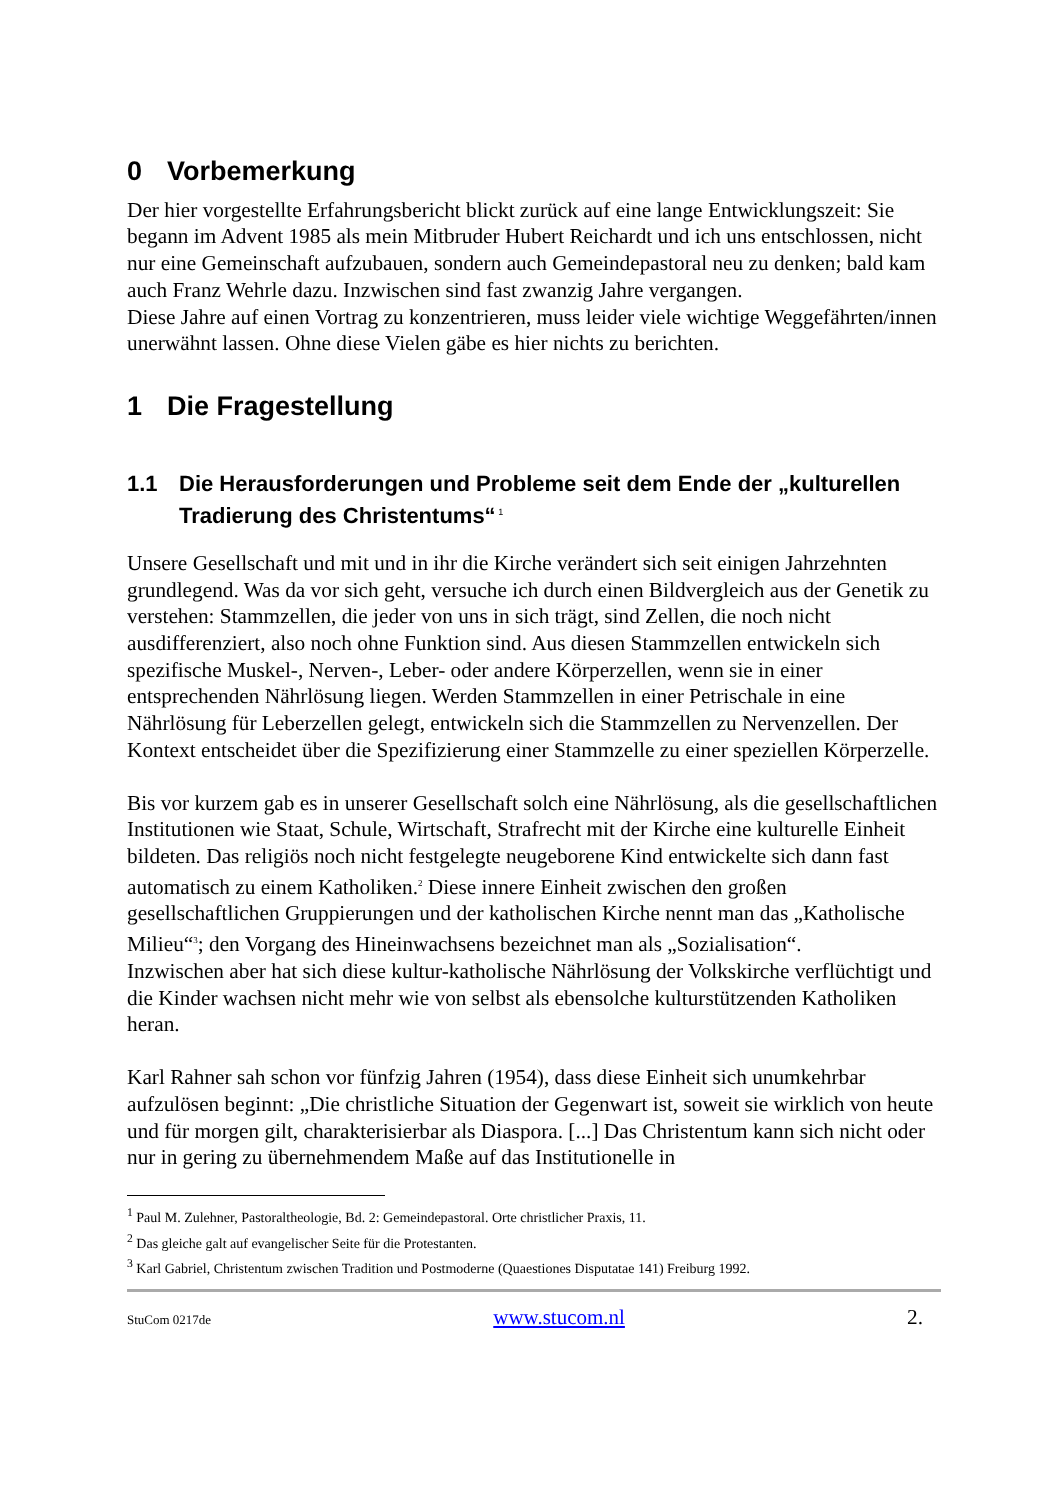0 Vorbemerkung
Der hier vorgestellte Erfahrungsbericht blickt zurück auf eine lange Entwicklungszeit: Sie begann im Advent 1985 als mein Mitbruder Hubert Reichardt und ich uns entschlossen, nicht nur eine Gemeinschaft aufzubauen, sondern auch Gemeindepastoral neu zu denken; bald kam auch Franz Wehrle dazu. Inzwischen sind fast zwanzig Jahre vergangen.
Diese Jahre auf einen Vortrag zu konzentrieren, muss leider viele wichtige Weggefährten/innen unerwähnt lassen. Ohne diese Vielen gäbe es hier nichts zu berichten.
1 Die Fragestellung
1.1 Die Herausforderungen und Probleme seit dem Ende der „kulturellen Tradierung des Christentums“<sup>1</sup>
Unsere Gesellschaft und mit und in ihr die Kirche verändert sich seit einigen Jahrzehnten grundlegend. Was da vor sich geht, versuche ich durch einen Bildvergleich aus der Genetik zu verstehen: Stammzellen, die jeder von uns in sich trägt, sind Zellen, die noch nicht ausdifferenziert, also noch ohne Funktion sind. Aus diesen Stammzellen entwickeln sich spezifische Muskel-, Nerven-, Leber- oder andere Körperzellen, wenn sie in einer entsprechenden Nährlösung liegen. Werden Stammzellen in einer Petrischale in eine Nährlösung für Leberzellen gelegt, entwickeln sich die Stammzellen zu Nervenzellen. Der Kontext entscheidet über die Spezifizierung einer Stammzelle zu einer speziellen Körperzelle.
Bis vor kurzem gab es in unserer Gesellschaft solch eine Nährlösung, als die gesellschaftlichen Institutionen wie Staat, Schule, Wirtschaft, Strafrecht mit der Kirche eine kulturelle Einheit bildeten. Das religiös noch nicht festgelegte neugeborene Kind entwickelte sich dann fast automatisch zu einem Katholiken.<sup>2</sup> Diese innere Einheit zwischen den großen gesellschaftlichen Gruppierungen und der katholischen Kirche nennt man das „Katholische Milieu“<sup>3</sup>; den Vorgang des Hineinwachsens bezeichnet man als „Sozialisation“.
Inzwischen aber hat sich diese kultur-katholische Nährlösung der Volkskirche verflüchtigt und die Kinder wachsen nicht mehr wie von selbst als ebensolche kulturstützenden Katholiken heran.
Karl Rahner sah schon vor fünfzig Jahren (1954), dass diese Einheit sich unumkehrbar aufzulösen beginnt: „Die christliche Situation der Gegenwart ist, soweit sie wirklich von heute und für morgen gilt, charakterisierbar als Diaspora. [...] Das Christentum kann sich nicht oder nur in gering zu übernehmendem Maße auf das Institutionelle in
<sup>1</sup> Paul M. Zulehner, Pastoraltheologie, Bd. 2: Gemeindepastoral. Orte christlicher Praxis, 11.
<sup>2</sup> Das gleiche galt auf evangelischer Seite für die Protestanten.
<sup>3</sup> Karl Gabriel, Christentum zwischen Tradition und Postmoderne (Quaestiones Disputatae 141) Freiburg 1992.
StuCom 0217de www.stucom.nl 2.